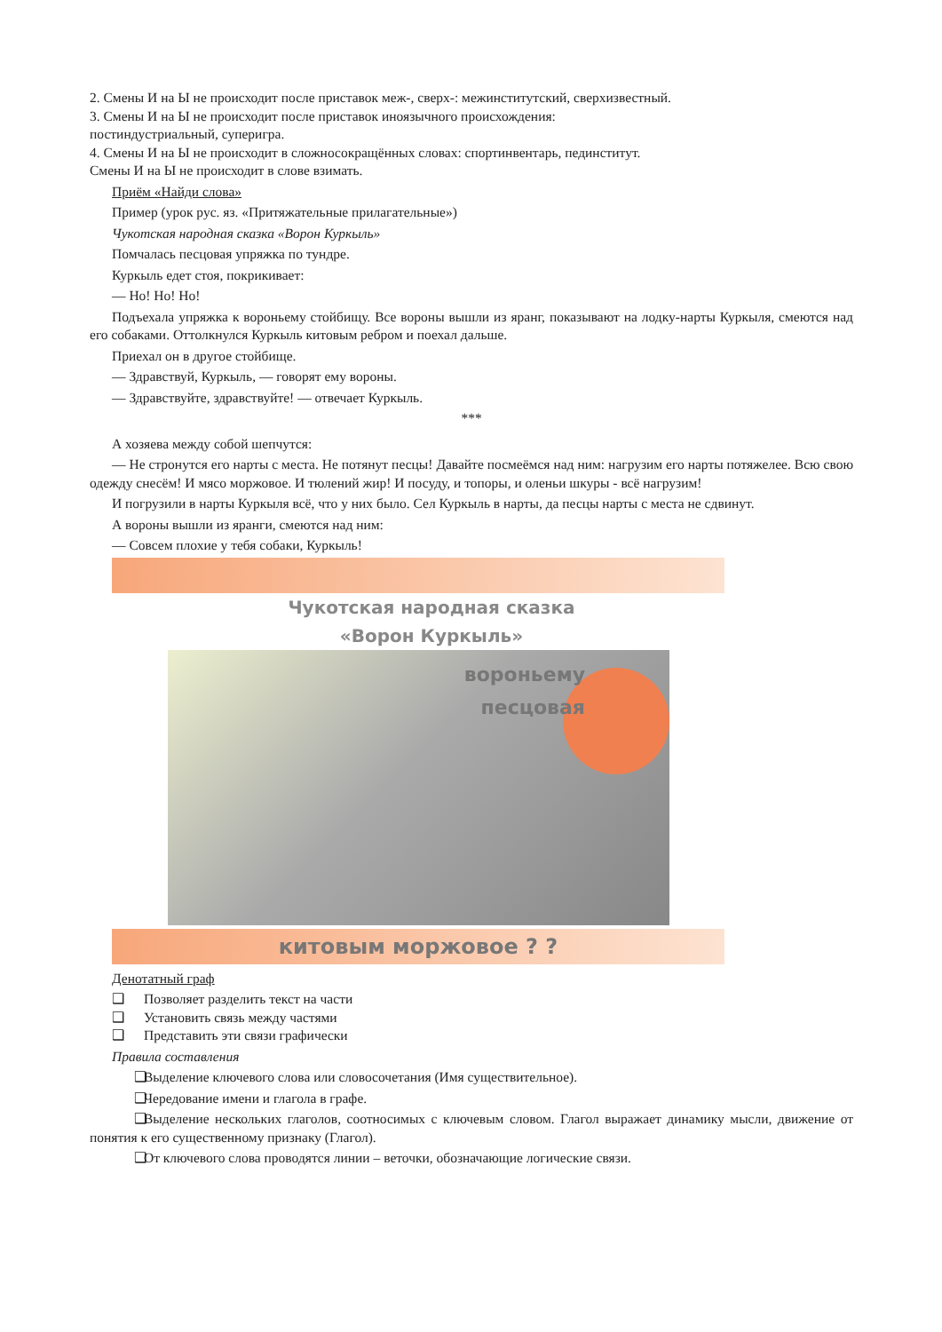2. Смены И на Ы не происходит после приставок меж-, сверх-: межинститутский, сверхизвестный.
3. Смены И на Ы не происходит после приставок иноязычного происхождения:
постиндустриальный, суперигра.
4. Смены И на Ы не происходит в сложносокращённых словах: спортинвентарь, пединститут.
Смены И на Ы не происходит в слове взимать.
Приём «Найди слова»
Пример (урок рус. яз. «Притяжательные прилагательные»)
Чукотская народная сказка «Ворон Куркыль»
Помчалась песцовая упряжка по тундре.
Куркыль едет стоя, покрикивает:
— Но! Но! Но!
Подъехала упряжка к вороньему стойбищу. Все вороны вышли из яранг, показывают на лодку-нарты Куркыля, смеются над его собаками. Оттолкнулся Куркыль китовым ребром и поехал дальше.
Приехал он в другое стойбище.
— Здравствуй, Куркыль, — говорят ему вороны.
— Здравствуйте, здравствуйте! — отвечает Куркыль.
***
А хозяева между собой шепчутся:
— Не стронутся его нарты с места. Не потянут песцы! Давайте посмеёмся над ним: нагрузим его нарты потяжелее. Всю свою одежду снесём! И мясо моржовое. И тюлений жир! И посуду, и топоры, и оленьи шкуры - всё нагрузим!
И погрузили в нарты Куркыля всё, что у них было. Сел Куркыль в нарты, да песцы нарты с места не сдвинут.
А вороны вышли из яранги, смеются над ним:
— Совсем плохие у тебя собаки, Куркыль!
Чукотская народная сказка
«Ворон Куркыль»
вороньему
песцовая
китовым моржовое ? ?
Денотатный граф
❑ Позволяет разделить текст на части
❑ Установить связь между частями
❑ Представить эти связи графически
Правила составления
❑ Выделение ключевого слова или словосочетания (Имя существительное).
❑ Чередование имени и глагола в графе.
❑ Выделение нескольких глаголов, соотносимых с ключевым словом. Глагол выражает динамику мысли, движение от понятия к его существенному признаку (Глагол).
❑ От ключевого слова проводятся линии – веточки, обозначающие логические связи.